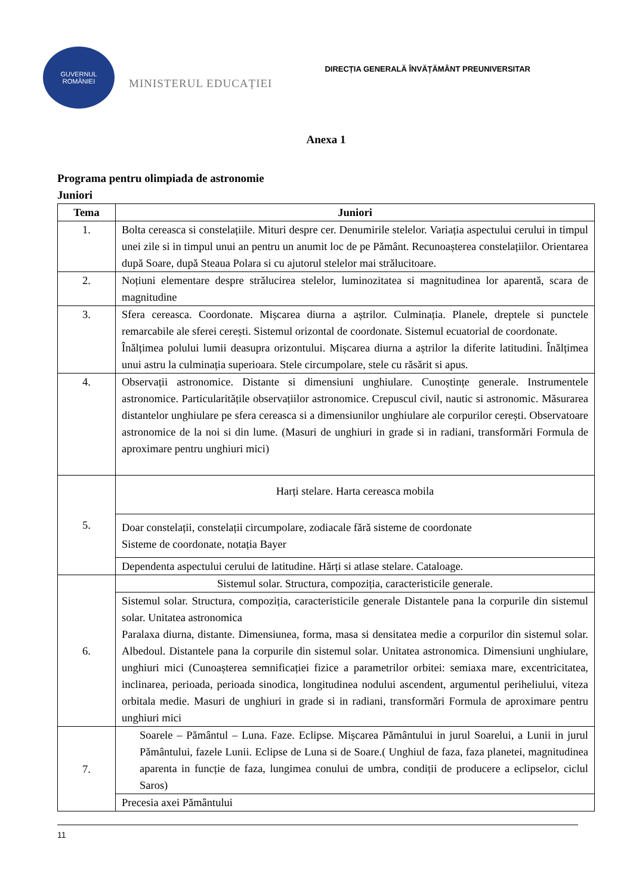GUVERNUL
ROMÂNIEI
MINISTERUL EDUCAȚIEI
DIRECȚIA GENERALĂ ÎNVĂȚĂMÂNT PREUNIVERSITAR
Anexa 1
Programa pentru olimpiada de astronomie
Juniori
| Tema | Juniori |
| --- | --- |
| 1. | Bolta cereasca si constelațiile. Mituri despre cer. Denumirile stelelor. Variația aspectului cerului in timpul unei zile si in timpul unui an pentru un anumit loc de pe Pământ. Recunoașterea constelațiilor. Orientarea după Soare, după Steaua Polara si cu ajutorul stelelor mai strălucitoare. |
| 2. | Noțiuni elementare despre strălucirea stelelor, luminozitatea si magnitudinea lor aparentă, scara de magnitudine |
| 3. | Sfera cereasca. Coordonate. Mișcarea diurna a aștrilor. Culminația. Planele, dreptele si punctele remarcabile ale sferei cerești. Sistemul orizontal de coordonate. Sistemul ecuatorial de coordonate. Înălțimea polului lumii deasupra orizontului. Mișcarea diurna a aștrilor la diferite latitudini. Înălțimea unui astru la culminația superioara. Stele circumpolare, stele cu răsărit si apus. |
| 4. | Observații astronomice. Distante si dimensiuni unghiulare. Cunoștințe generale. Instrumentele astronomice. Particularitățile observațiilor astronomice. Crepuscul civil, nautic si astronomic. Măsurarea distantelor unghiulare pe sfera cereasca si a dimensiunilor unghiulare ale corpurilor cerești. Observatoare astronomice de la noi si din lume. (Masuri de unghiuri in grade si in radiani, transformări Formula de aproximare pentru unghiuri mici) |
| 5. | Harți stelare. Harta cereasca mobila |
| | Doar constelații, constelații circumpolare, zodiacale fără sisteme de coordonate Sisteme de coordonate, notația Bayer |
| | Dependenta aspectului cerului de latitudine. Hărți si atlase stelare. Cataloage. |
| 6. | Sistemul solar. Structura, compoziția, caracteristicile generale. |
| | Sistemul solar. Structura, compoziția, caracteristicile generale Distantele pana la corpurile din sistemul solar. Unitatea astronomica Paralaxa diurna, distante. Dimensiunea, forma, masa si densitatea medie a corpurilor din sistemul solar. Albedoul. Distantele pana la corpurile din sistemul solar. Unitatea astronomica. Dimensiuni unghiulare, unghiuri mici (Cunoașterea semnificației fizice a parametrilor orbitei: semiaxa mare, excentricitatea, inclinarea, perioada, perioada sinodica, longitudinea nodului ascendent, argumentul periheliului, viteza orbitala medie. Masuri de unghiuri in grade si in radiani, transformări Formula de aproximare pentru unghiuri mici |
| 7. | Soarele – Pământul – Luna. Faze. Eclipse. Mișcarea Pământului in jurul Soarelui, a Lunii in jurul Pământului, fazele Lunii. Eclipse de Luna si de Soare.( Unghiul de faza, faza planetei, magnitudinea aparenta in funcție de faza, lungimea conului de umbra, condiții de producere a eclipselor, ciclul Saros) |
| | Precesia axei Pământului |
11